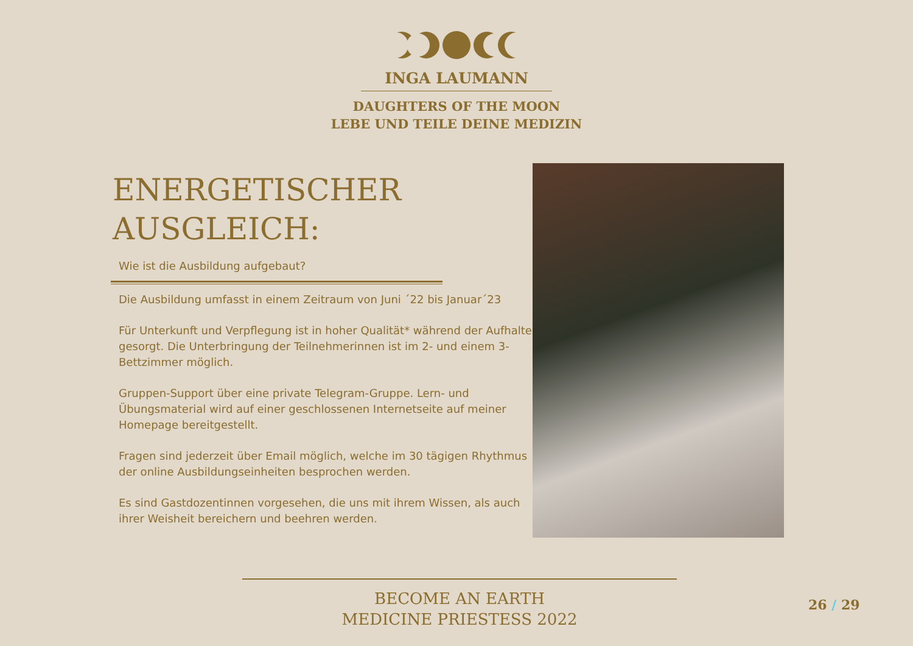INGA LAUMANN
DAUGHTERS OF THE MOON
LEBE UND TEILE DEINE MEDIZIN
ENERGETISCHER
AUSGLEICH:
Wie ist die Ausbildung aufgebaut?
Die Ausbildung umfasst in einem Zeitraum von Juni ´22 bis Januar´23
Für Unterkunft und Verpflegung ist in hoher Qualität* während der Aufhalte gesorgt. Die Unterbringung der Teilnehmerinnen ist im 2- und einem 3- Bettzimmer möglich.
Gruppen-Support über eine private Telegram-Gruppe. Lern- und Übungsmaterial wird auf einer geschlossenen Internetseite auf meiner Homepage bereitgestellt.
Fragen sind jederzeit über Email möglich, welche im 30 tägigen Rhythmus der online Ausbildungseinheiten besprochen werden.
Es sind Gastdozentinnen vorgesehen, die uns mit ihrem Wissen, als auch ihrer Weisheit bereichern und beehren werden.
BECOME AN EARTH
MEDICINE PRIESTESS 2022
26 / 29